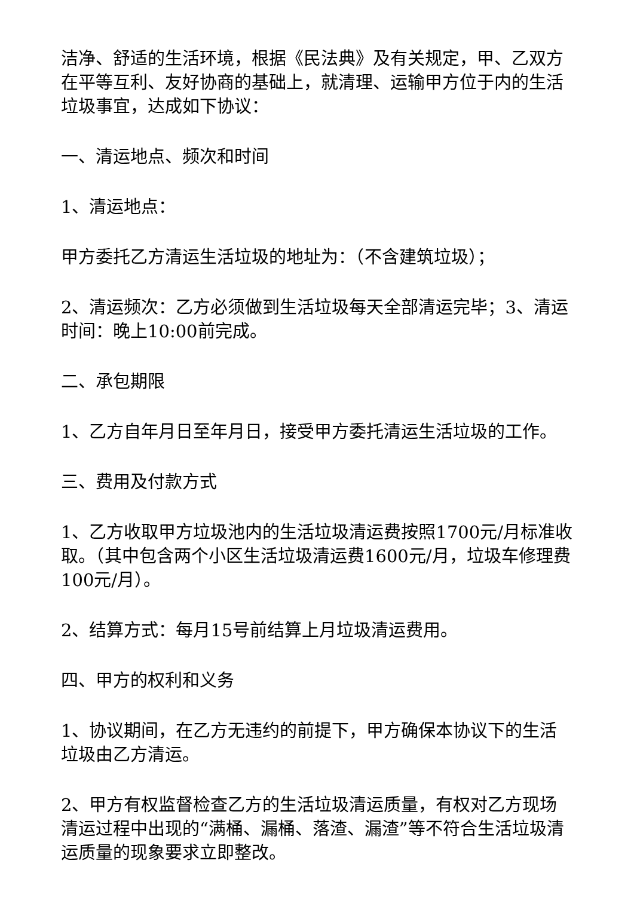洁净、舒适的生活环境，根据《民法典》及有关规定，甲、乙双方在平等互利、友好协商的基础上，就清理、运输甲方位于内的生活垃圾事宜，达成如下协议：
一、清运地点、频次和时间
1、清运地点：
甲方委托乙方清运生活垃圾的地址为：（不含建筑垃圾）；
2、清运频次：乙方必须做到生活垃圾每天全部清运完毕；3、清运时间：晚上10:00前完成。
二、承包期限
1、乙方自年月日至年月日，接受甲方委托清运生活垃圾的工作。
三、费用及付款方式
1、乙方收取甲方垃圾池内的生活垃圾清运费按照1700元/月标准收取。（其中包含两个小区生活垃圾清运费1600元/月，垃圾车修理费100元/月）。
2、结算方式：每月15号前结算上月垃圾清运费用。
四、甲方的权利和义务
1、协议期间，在乙方无违约的前提下，甲方确保本协议下的生活垃圾由乙方清运。
2、甲方有权监督检查乙方的生活垃圾清运质量，有权对乙方现场清运过程中出现的“满桶、漏桶、落渣、漏渣”等不符合生活垃圾清运质量的现象要求立即整改。